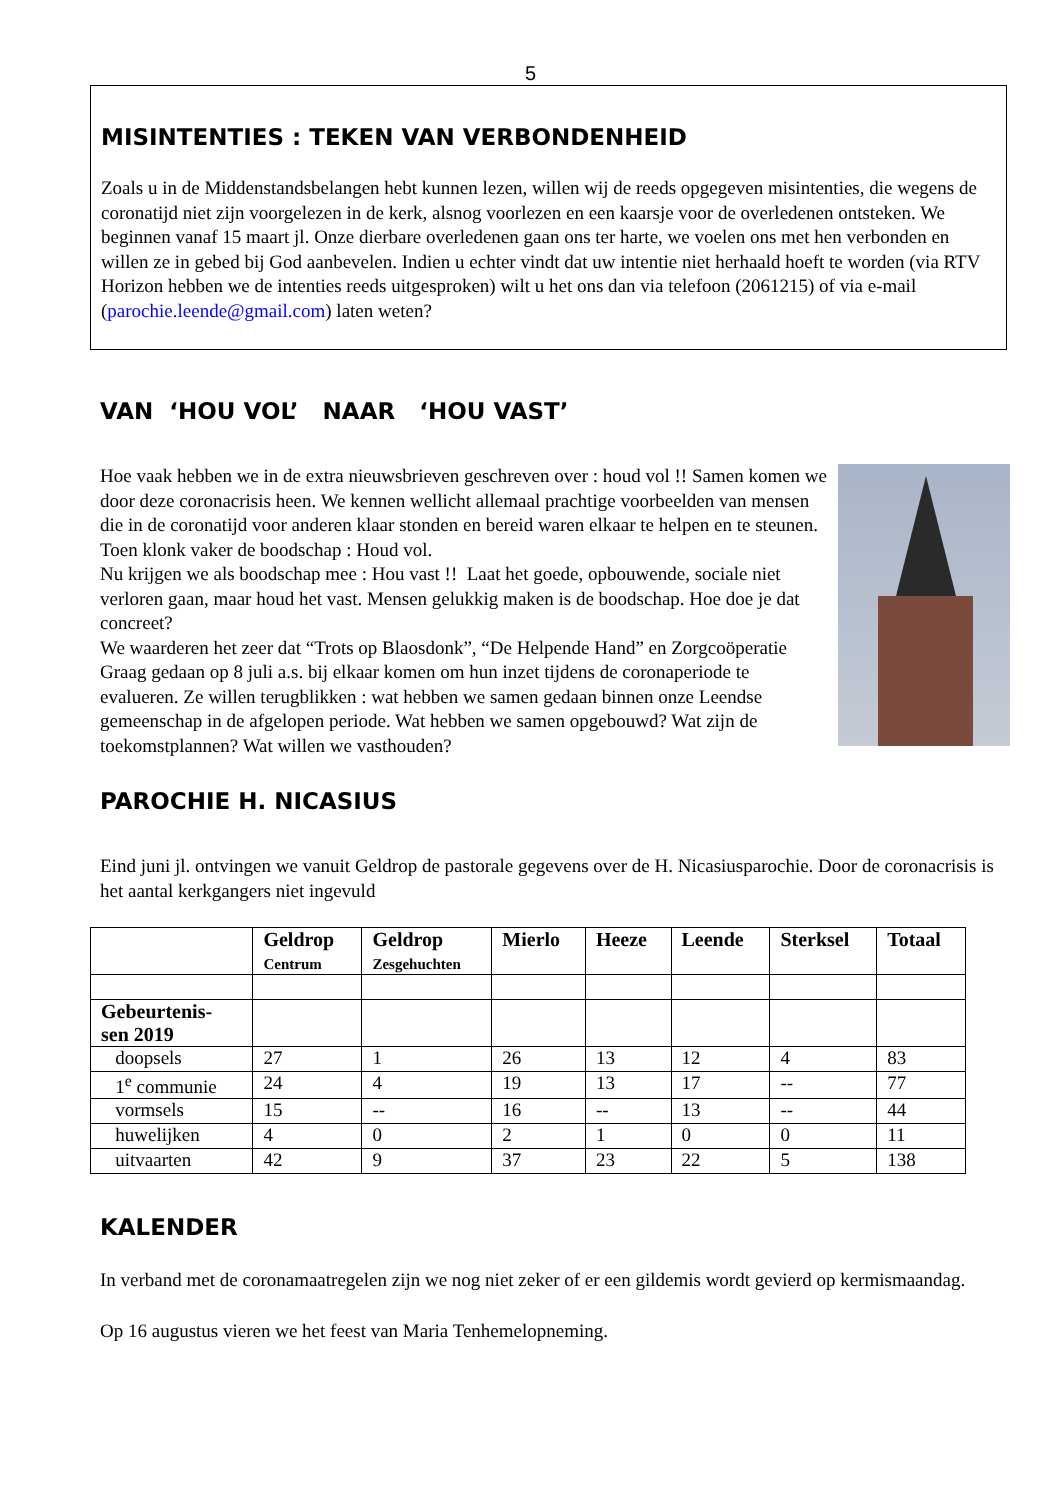5
MISINTENTIES : TEKEN VAN VERBONDENHEID
Zoals u in de Middenstandsbelangen hebt kunnen lezen, willen wij de reeds opgegeven misintenties, die wegens de coronatijd niet zijn voorgelezen in de kerk, alsnog voorlezen en een kaarsje voor de overledenen ontsteken. We beginnen vanaf 15 maart jl. Onze dierbare overledenen gaan ons ter harte, we voelen ons met hen verbonden en willen ze in gebed bij God aanbevelen. Indien u echter vindt dat uw intentie niet herhaald hoeft te worden (via RTV Horizon hebben we de intenties reeds uitgesproken) wilt u het ons dan via telefoon (2061215) of via e-mail (parochie.leende@gmail.com) laten weten?
VAN ‘HOU VOL’ NAAR ‘HOU VAST’
Hoe vaak hebben we in de extra nieuwsbrieven geschreven over : houd vol !! Samen komen we door deze coronacrisis heen. We kennen wellicht allemaal prachtige voorbeelden van mensen die in de coronatijd voor anderen klaar stonden en bereid waren elkaar te helpen en te steunen. Toen klonk vaker de boodschap : Houd vol.
Nu krijgen we als boodschap mee : Hou vast !! Laat het goede, opbouwende, sociale niet verloren gaan, maar houd het vast. Mensen gelukkig maken is de boodschap. Hoe doe je dat concreet?
We waarderen het zeer dat “Trots op Blaosdonk”, “De Helpende Hand” en Zorgcoöperatie Graag gedaan op 8 juli a.s. bij elkaar komen om hun inzet tijdens de coronaperiode te evalueren. Ze willen terugblikken : wat hebben we samen gedaan binnen onze Leendse gemeenschap in de afgelopen periode. Wat hebben we samen opgebouwd? Wat zijn de toekomstplannen? Wat willen we vasthouden?
PAROCHIE H. NICASIUS
Eind juni jl. ontvingen we vanuit Geldrop de pastorale gegevens over de H. Nicasiusparochie. Door de coronacrisis is het aantal kerkgangers niet ingevuld
| | Geldrop Centrum | Geldrop Zesgehuchten | Mierlo | Heeze | Leende | Sterksel | Totaal |
| --- | --- | --- | --- | --- | --- | --- | --- |
| Gebeurtenis- sen 2019 | | | | | | | |
| doopsels | 27 | 1 | 26 | 13 | 12 | 4 | 83 |
| 1<sup>e</sup> communie | 24 | 4 | 19 | 13 | 17 | -- | 77 |
| vormsels | 15 | -- | 16 | -- | 13 | -- | 44 |
| huwelijken | 4 | 0 | 2 | 1 | 0 | 0 | 11 |
| uitvaarten | 42 | 9 | 37 | 23 | 22 | 5 | 138 |
KALENDER
In verband met de coronamaatregelen zijn we nog niet zeker of er een gildemis wordt gevierd op kermismaandag.
Op 16 augustus vieren we het feest van Maria Tenhemelopneming.